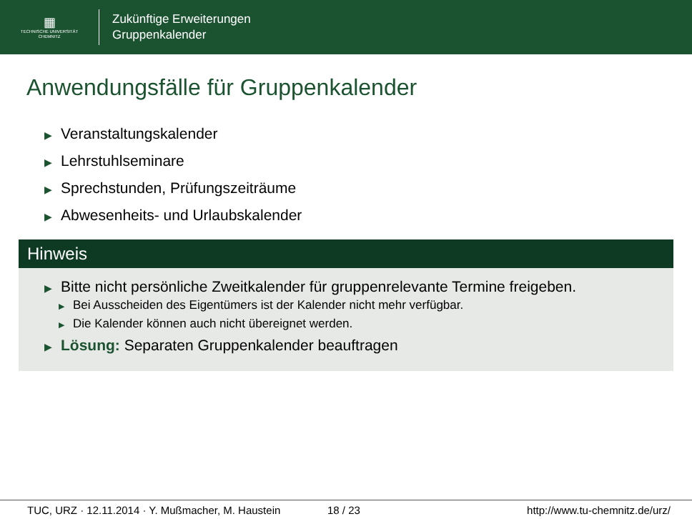▦
TECHNISCHE UNIVERSITÄT
CHEMNITZ
Zukünftige Erweiterungen
Gruppenkalender
Anwendungsfälle für Gruppenkalender
▶ Veranstaltungskalender
▶ Lehrstuhlseminare
▶ Sprechstunden, Prüfungszeiträume
▶ Abwesenheits- und Urlaubskalender
Hinweis
▶ Bitte nicht persönliche Zweitkalender für gruppenrelevante Termine freigeben.
▶ Bei Ausscheiden des Eigentümers ist der Kalender nicht mehr verfügbar.
▶ Die Kalender können auch nicht übereignet werden.
▶ Lösung: Separaten Gruppenkalender beauftragen
TUC, URZ · 12.11.2014 · Y. Mußmacher, M. Haustein 18 / 23 http://www.tu-chemnitz.de/urz/